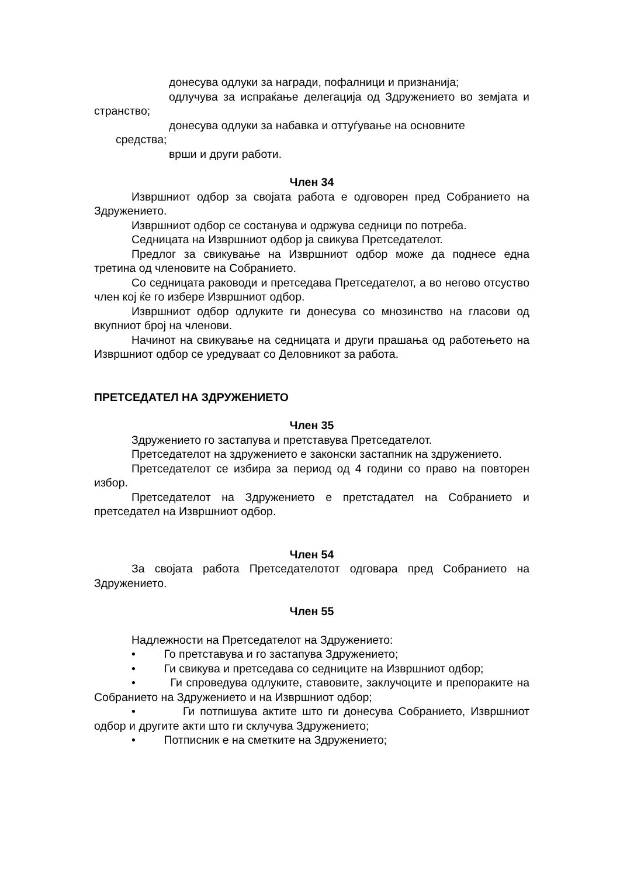донесува одлуки за награди, пофалници и признанија;
одлучува за испраќање делегација од Здружението во земјата и странство;
донесува одлуки за набавка и оттуѓување на основните
средства;
врши и други работи.
Член 34
Извршниот одбор за својата работа е одговорен пред Собранието на Здружението.
Извршниот одбор се состанува и одржува седници по потреба.
Седницата на Извршниот одбор ја свикува Претседателот.
Предлог за свикување на Извршниот одбор може да поднесе една третина од членовите на Собранието.
Со седницата раководи и претседава Претседателот, а во негово отсуство член кој ќе го избере Извршниот одбор.
Извршниот одбор одлуките ги донесува со мнозинство на гласови од вкупниот број на членови.
Начинот на свикување на седницата и други прашања од работењето на Извршниот одбор се уредуваат со Деловникот за работа.
ПРЕТСЕДАТЕЛ НА ЗДРУЖЕНИЕТО
Член 35
Здружението го застапува и претставува Претседателот.
Претседателот на здружението е законски застапник на здружението.
Претседателот се избира за период од 4 години со право на повторен избор.
Претседателот на Здружението е претстадател на Собранието и претседател на Извршниот одбор.
Член 54
За својата работа Претседателотот одговара пред Собранието на Здружението.
Член 55
Надлежности на Претседателот на Здружението:
• Го претставува и го застапува Здружението;
• Ги свикува и претседава со седниците на Извршниот одбор;
• Ги спроведува одлуките, ставовите, заклучоците и препораките на Собранието на Здружението и на Извршниот одбор;
• Ги потпишува актите што ги донесува Собранието, Извршниот одбор и другите акти што ги склучува Здружението;
• Потписник е на сметките на Здружението;